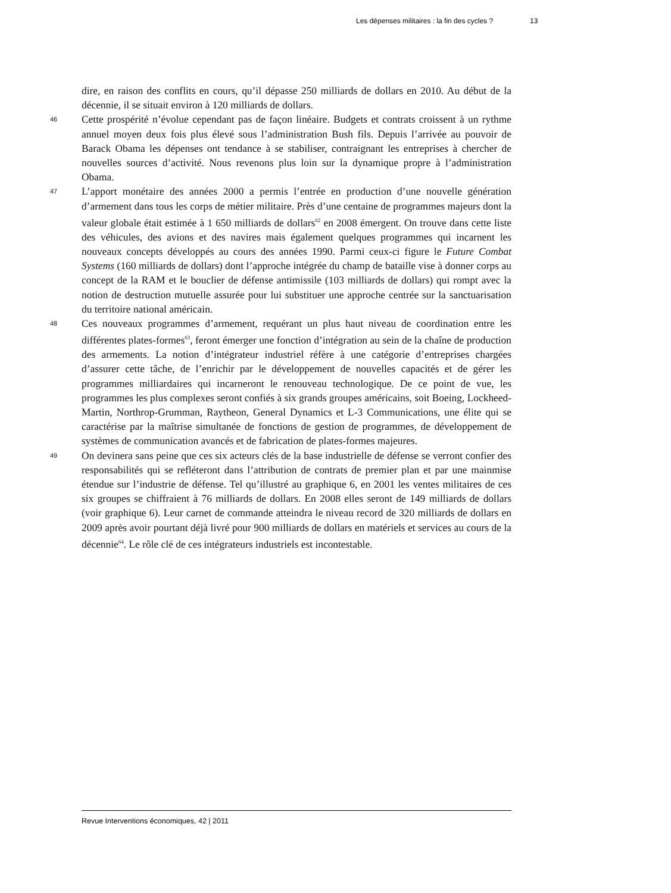Les dépenses militaires : la fin des cycles ? 13
dire, en raison des conflits en cours, qu’il dépasse 250 milliards de dollars en 2010. Au début de la décennie, il se situait environ à 120 milliards de dollars.
46
Cette prospérité n’évolue cependant pas de façon linéaire. Budgets et contrats croissent à un rythme annuel moyen deux fois plus élevé sous l’administration Bush fils. Depuis l’arrivée au pouvoir de Barack Obama les dépenses ont tendance à se stabiliser, contraignant les entreprises à chercher de nouvelles sources d’activité. Nous revenons plus loin sur la dynamique propre à l’administration Obama.
47
L’apport monétaire des années 2000 a permis l’entrée en production d’une nouvelle génération d’armement dans tous les corps de métier militaire. Près d’une centaine de programmes majeurs dont la valeur globale était estimée à 1 650 milliards de dollars<sup>62</sup> en 2008 émergent. On trouve dans cette liste des véhicules, des avions et des navires mais également quelques programmes qui incarnent les nouveaux concepts développés au cours des années 1990. Parmi ceux-ci figure le Future Combat Systems (160 milliards de dollars) dont l’approche intégrée du champ de bataille vise à donner corps au concept de la RAM et le bouclier de défense antimissile (103 milliards de dollars) qui rompt avec la notion de destruction mutuelle assurée pour lui substituer une approche centrée sur la sanctuarisation du territoire national américain.
48
Ces nouveaux programmes d’armement, requérant un plus haut niveau de coordination entre les différentes plates-formes<sup>63</sup>, feront émerger une fonction d’intégration au sein de la chaîne de production des armements. La notion d’intégrateur industriel réfère à une catégorie d’entreprises chargées d’assurer cette tâche, de l’enrichir par le développement de nouvelles capacités et de gérer les programmes milliardaires qui incarneront le renouveau technologique. De ce point de vue, les programmes les plus complexes seront confiés à six grands groupes américains, soit Boeing, Lockheed-Martin, Northrop-Grumman, Raytheon, General Dynamics et L-3 Communications, une élite qui se caractérise par la maîtrise simultanée de fonctions de gestion de programmes, de développement de systèmes de communication avancés et de fabrication de plates-formes majeures.
49
On devinera sans peine que ces six acteurs clés de la base industrielle de défense se verront confier des responsabilités qui se refléteront dans l’attribution de contrats de premier plan et par une mainmise étendue sur l’industrie de défense. Tel qu’illustré au graphique 6, en 2001 les ventes militaires de ces six groupes se chiffraient à 76 milliards de dollars. En 2008 elles seront de 149 milliards de dollars (voir graphique 6). Leur carnet de commande atteindra le niveau record de 320 milliards de dollars en 2009 après avoir pourtant déjà livré pour 900 milliards de dollars en matériels et services au cours de la décennie<sup>64</sup>. Le rôle clé de ces intégrateurs industriels est incontestable.
Revue Interventions économiques, 42 | 2011